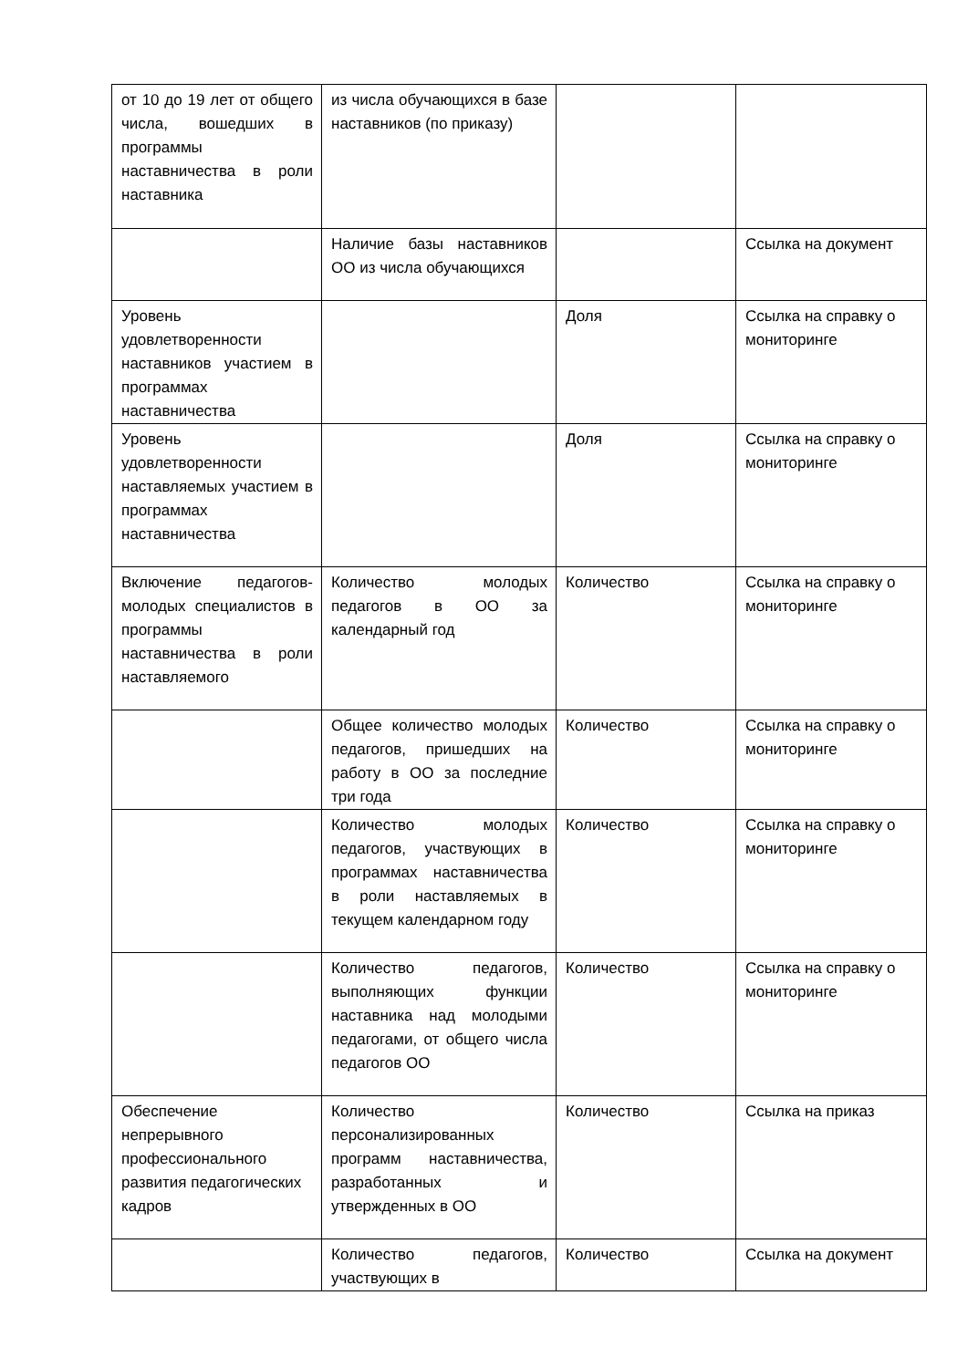| от 10 до 19 лет от общего числа, вошедших в программы наставничества в роли наставника | из числа обучающихся в базе наставников (по приказу) | | |
| | Наличие базы наставников ОО из числа обучающихся | | Ссылка на документ |
| Уровень удовлетворенности наставников участием в программах наставничества | | Доля | Ссылка на справку о мониторинге |
| Уровень удовлетворенности наставляемых участием в программах наставничества | | Доля | Ссылка на справку о мониторинге |
| Включение педагогов-молодых специалистов в программы наставничества в роли наставляемого | Количество молодых педагогов в ОО за календарный год | Количество | Ссылка на справку о мониторинге |
| | Общее количество молодых педагогов, пришедших на работу в ОО за последние три года | Количество | Ссылка на справку о мониторинге |
| | Количество молодых педагогов, участвующих в программах наставничества в роли наставляемых в текущем календарном году | Количество | Ссылка на справку о мониторинге |
| | Количество педагогов, выполняющих функции наставника над молодыми педагогами, от общего числа педагогов ОО | Количество | Ссылка на справку о мониторинге |
| Обеспечение непрерывного профессионального развития педагогических кадров | Количество персонализированных программ наставничества, разработанных и утвержденных в ОО | Количество | Ссылка на приказ |
| | Количество педагогов, участвующих в | Количество | Ссылка на документ |